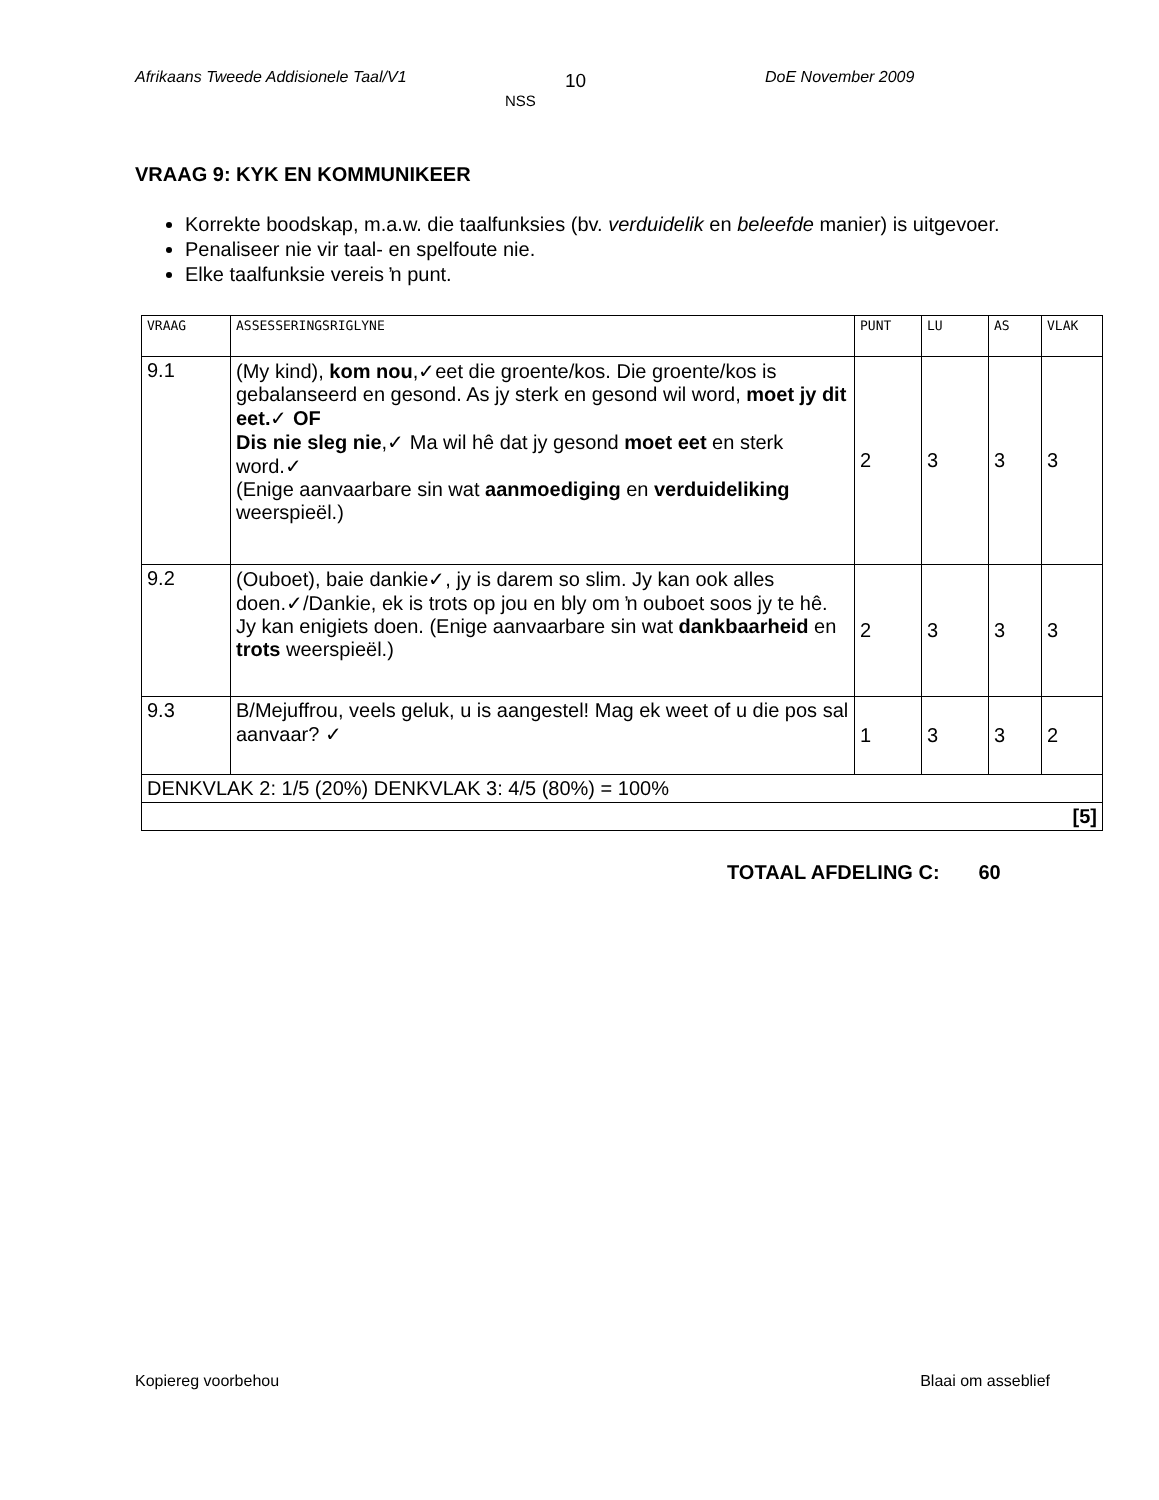Afrikaans Tweede Addisionele Taal/V1 10
NSS
DoE November 2009
VRAAG 9: KYK EN KOMMUNIKEER
Korrekte boodskap, m.a.w. die taalfunksies (bv. verduidelik en beleefde manier) is uitgevoer.
Penaliseer nie vir taal- en spelfoute nie.
Elke taalfunksie vereis ŉ punt.
| VRAAG | ASSESSERINGSRIGLYNE | PUNT | LU | AS | VLAK |
| --- | --- | --- | --- | --- | --- |
| 9.1 | (My kind), kom nou ,✓eet die groente/kos. Die groente/kos is gebalanseerd en gesond. As jy sterk en gesond wil word, moet jy dit eet. ✓ OF Dis nie sleg nie ,✓ Ma wil hê dat jy gesond moet eet en sterk word.✓ (Enige aanvaarbare sin wat aanmoediging en verduideliking weerspieël.) | 2 | 3 | 3 | 3 |
| 9.2 | (Ouboet), baie dankie✓, jy is darem so slim. Jy kan ook alles doen.✓/Dankie, ek is trots op jou en bly om ŉ ouboet soos jy te hê. Jy kan enigiets doen. (Enige aanvaarbare sin wat dankbaarheid en trots weerspieël.) | 2 | 3 | 3 | 3 |
| 9.3 | B/Mejuffrou, veels geluk, u is aangestel! Mag ek weet of u die pos sal aanvaar? ✓ | 1 | 3 | 3 | 2 |
| DENKVLAK 2: 1/5 (20%) DENKVLAK 3: 4/5 (80%) = 100% | | | | | |
| [5] | | | | | |
TOTAAL AFDELING C: 60
Kopiereg voorbehou Blaai om asseblief